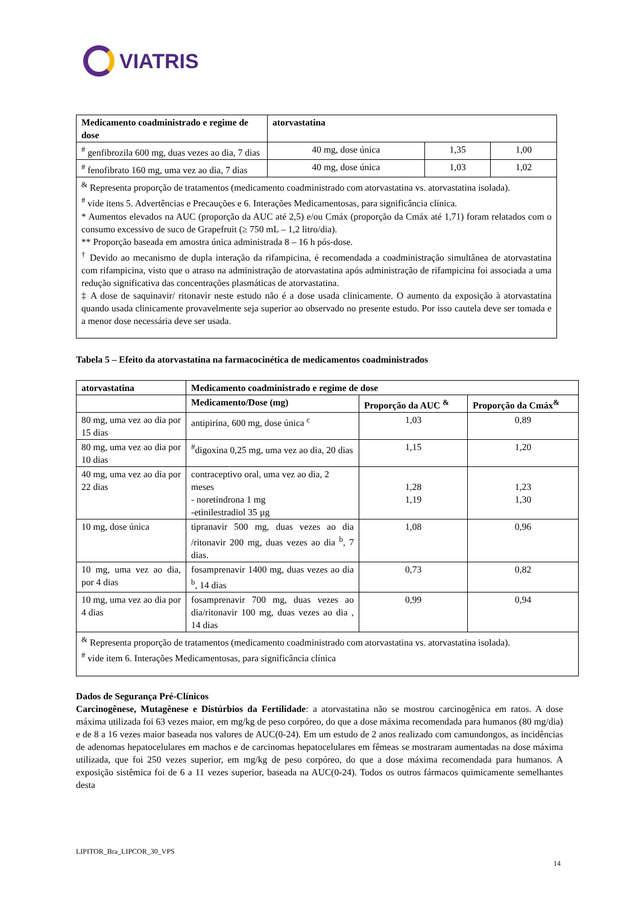VIATRIS
| Medicamento coadministrado e regime de dose | atorvastatina | | |
| --- | --- | --- | --- |
| <sup>#</sup> genfibrozila 600 mg, duas vezes ao dia, 7 dias | 40 mg, dose única | 1,35 | 1,00 |
| <sup>#</sup> fenofibrato 160 mg, uma vez ao dia, 7 dias | 40 mg, dose única | 1,03 | 1,02 |
| <sup>&</sup> Representa proporção de tratamentos (medicamento coadministrado com atorvastatina vs. atorvastatina isolada). <sup>#</sup> vide itens 5. Advertências e Precauções e 6. Interações Medicamentosas, para significância clínica. * Aumentos elevados na AUC (proporção da AUC até 2,5) e/ou Cmáx (proporção da Cmáx até 1,71) foram relatados com o consumo excessivo de suco de Grapefruit (≥ 750 mL – 1,2 litro/dia). ** Proporção baseada em amostra única administrada 8 – 16 h pós-dose. <sup>†</sup> Devido ao mecanismo de dupla interação da rifampicina, é recomendada a coadministração simultânea de atorvastatina com rifampicina, visto que o atraso na administração de atorvastatina após administração de rifampicina foi associada a uma redução significativa das concentrações plasmáticas de atorvastatina. ‡ A dose de saquinavir/ ritonavir neste estudo não é a dose usada clinicamente. O aumento da exposição à atorvastatina quando usada clinicamente provavelmente seja superior ao observado no presente estudo. Por isso cautela deve ser tomada e a menor dose necessária deve ser usada. | | | |
Tabela 5 – Efeito da atorvastatina na farmacocinética de medicamentos coadministrados
| atorvastatina | Medicamento coadministrado e regime de dose | | |
| --- | --- | --- | --- |
| | Medicamento/Dose (mg) | Proporção da AUC <sup>&</sup> | Proporção da Cmáx<sup>&</sup> |
| 80 mg, uma vez ao dia por 15 dias | antipirina, 600 mg, dose única <sup>c</sup> | 1,03 | 0,89 |
| 80 mg, uma vez ao dia por 10 dias | <sup>#</sup> digoxina 0,25 mg, uma vez ao dia, 20 dias | 1,15 | 1,20 |
| 40 mg, uma vez ao dia por 22 dias | contraceptivo oral, uma vez ao dia, 2 meses - noretindrona 1 mg -etinilestradiol 35 µg | 1,28 1,19 | 1,23 1,30 |
| 10 mg, dose única | tipranavir 500 mg, duas vezes ao dia /ritonavir 200 mg, duas vezes ao dia <sup>b</sup>, 7 dias. | 1,08 | 0,96 |
| 10 mg, uma vez ao dia, por 4 dias | fosamprenavir 1400 mg, duas vezes ao dia <sup>b</sup>, 14 dias | 0,73 | 0,82 |
| 10 mg, uma vez ao dia por 4 dias | fosamprenavir 700 mg, duas vezes ao dia/ritonavir 100 mg, duas vezes ao dia , 14 dias | 0,99 | 0,94 |
| <sup>&</sup> Representa proporção de tratamentos (medicamento coadministrado com atorvastatina vs. atorvastatina isolada). <sup>#</sup> vide item 6. Interações Medicamentosas, para significância clínica | | | |
Dados de Segurança Pré-Clínicos
Carcinogênese, Mutagênese e Distúrbios da Fertilidade: a atorvastatina não se mostrou carcinogênica em ratos. A dose máxima utilizada foi 63 vezes maior, em mg/kg de peso corpóreo, do que a dose máxima recomendada para humanos (80 mg/dia) e de 8 a 16 vezes maior baseada nos valores de AUC(0-24). Em um estudo de 2 anos realizado com camundongos, as incidências de adenomas hepatocelulares em machos e de carcinomas hepatocelulares em fêmeas se mostraram aumentadas na dose máxima utilizada, que foi 250 vezes superior, em mg/kg de peso corpóreo, do que a dose máxima recomendada para humanos. A exposição sistêmica foi de 6 a 11 vezes superior, baseada na AUC(0-24). Todos os outros fármacos quimicamente semelhantes desta
LIPITOR_Bra_LIPCOR_30_VPS
14